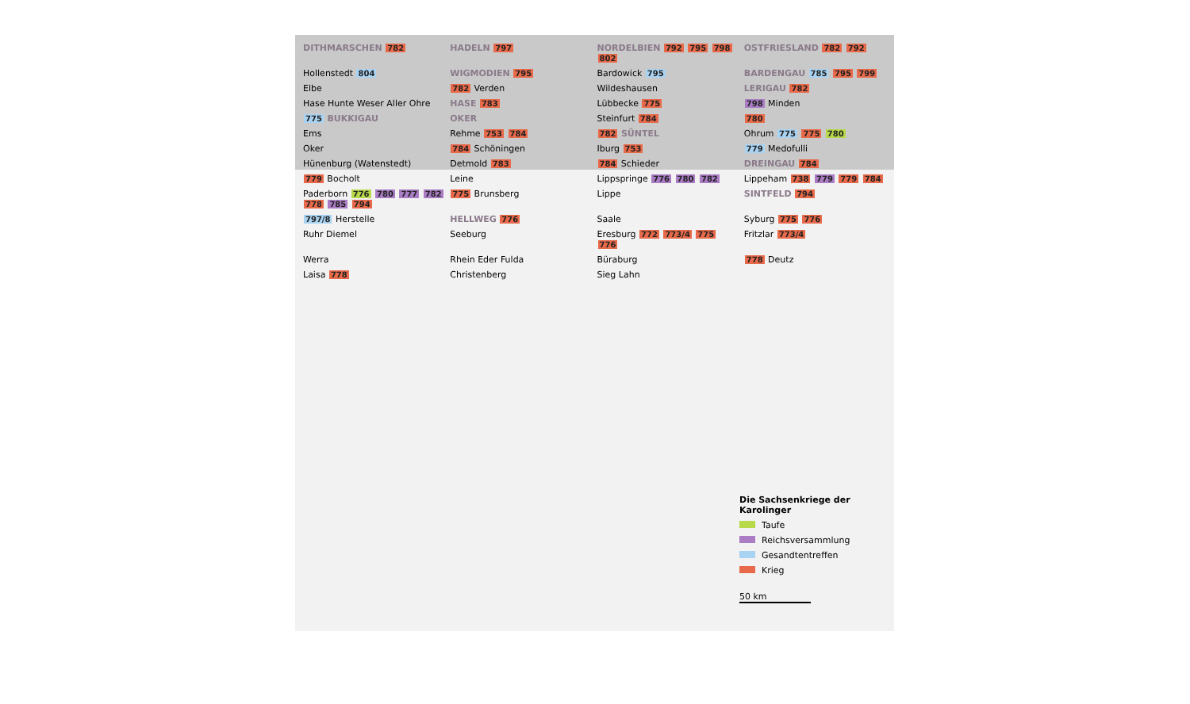DITHMARSCHEN 782
HADELN 797
NORDELBIEN 792 795 798 802
OSTFRIESLAND 782 792
Hollenstedt 804
WIGMODIEN 795
Bardowick 795
BARDENGAU 785 795 799
Elbe
782 Verden
Wildeshausen
LERIGAU 782
Hase Hunte Weser Aller Ohre
HASE 783
Lübbecke 775
798 Minden
775 BUKKIGAU
OKER
Steinfurt 784
780
Ems
Rehme 753 784
782 SÜNTEL
Ohrum 775 775 780
Oker
784 Schöningen
Iburg 753
779 Medofulli
Hünenburg (Watenstedt)
Detmold 783
784 Schieder
DREINGAU 784
779 Bocholt
Leine
Lippspringe 776 780 782
Lippeham 738 779 779 784
Paderborn 776 780 777 782 778 785 794
775 Brunsberg
Lippe
SINTFELD 794
797/8 Herstelle
HELLWEG 776
Saale
Syburg 775 776
Ruhr Diemel
Seeburg
Eresburg 772 773/4 775 776
Fritzlar 773/4
Werra
Rhein Eder Fulda
Büraburg
778 Deutz
Laisa 778
Christenberg
Sieg Lahn
Die Sachsenkriege der Karolinger
Taufe
Reichsversammlung
Gesandtentreffen
Krieg
50 km